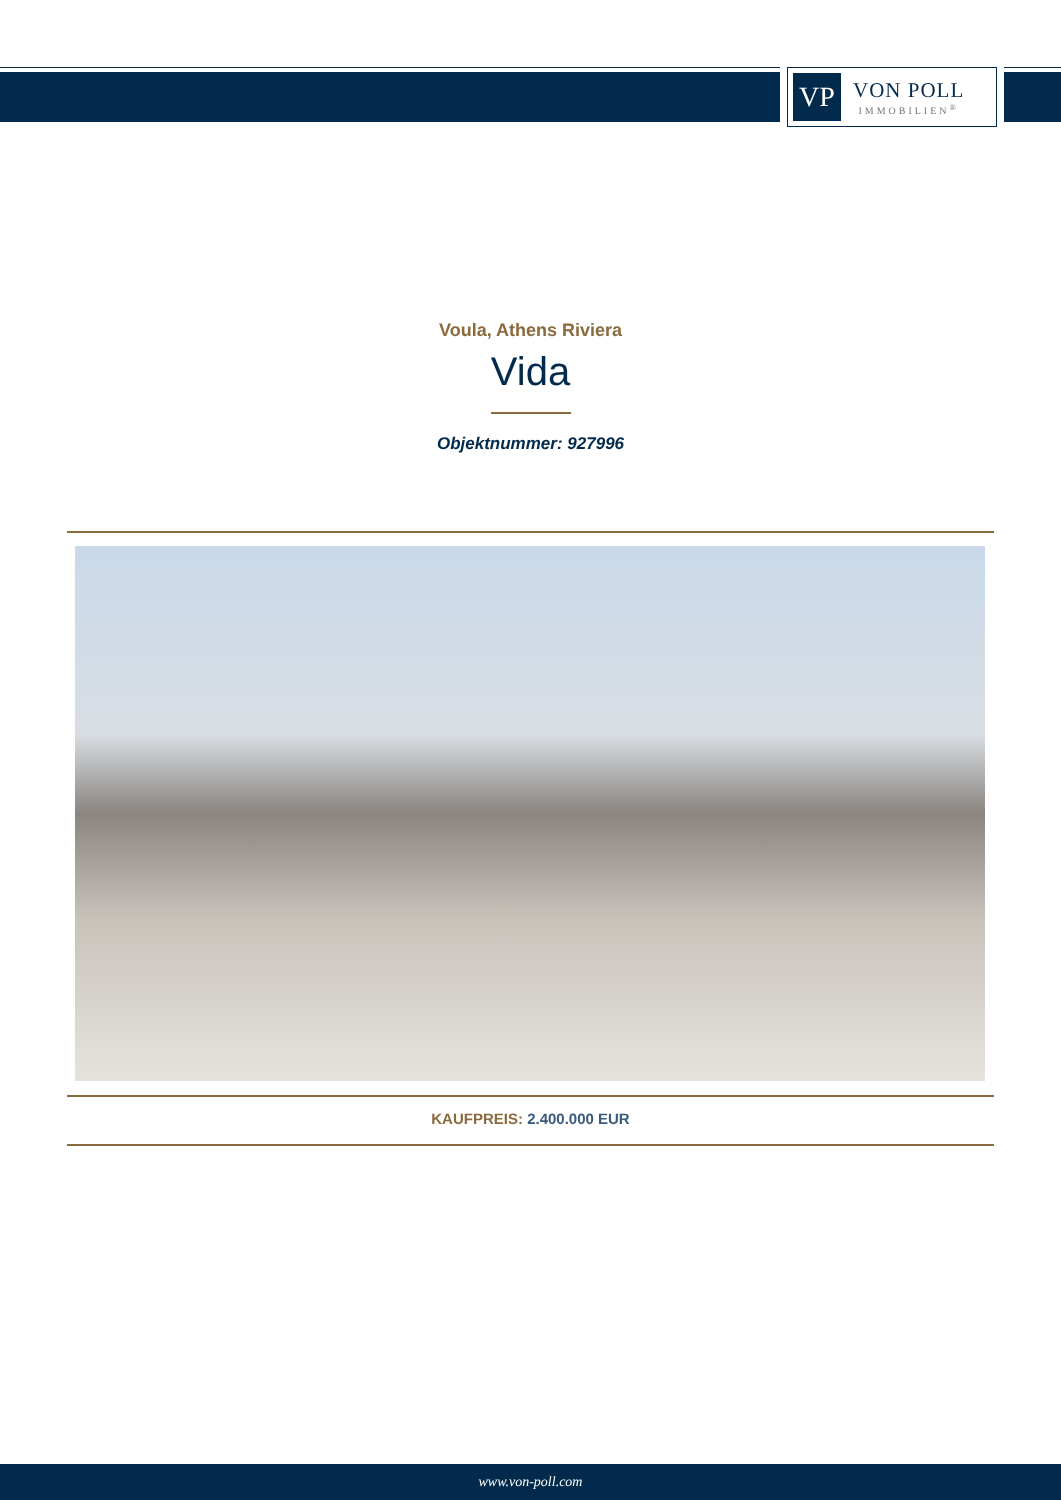VP
VON POLL
IMMOBILIEN<sup>®</sup>
Voula, Athens Riviera
Vida
Objektnummer: 927996
KAUFPREIS: 2.400.000 EUR
www.von-poll.com